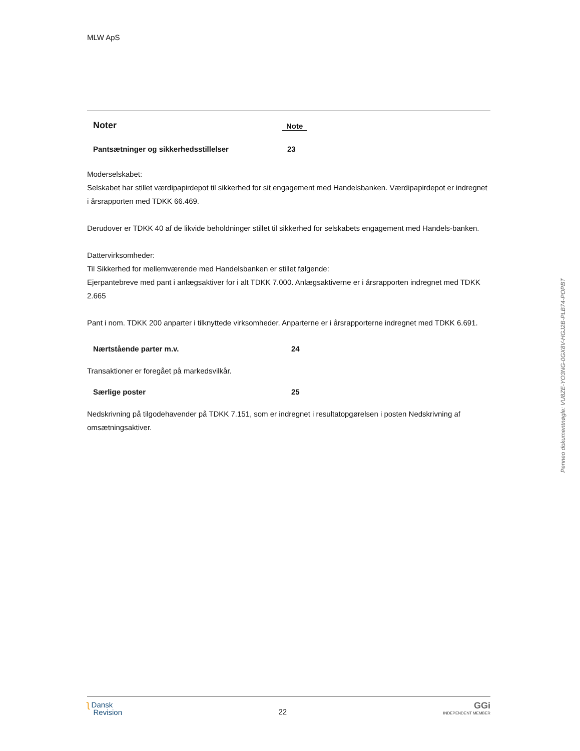MLW ApS
Noter
Note
Pantsætninger og sikkerhedsstillelser
23
Moderselskabet:
Selskabet har stillet værdipapirdepot til sikkerhed for sit engagement med Handelsbanken. Værdipapirdepot er indregnet i årsrapporten med TDKK 66.469.
Derudover er TDKK 40 af de likvide beholdninger stillet til sikkerhed for selskabets engagement med Handels-banken.
Dattervirksomheder:
Til Sikkerhed for mellemværende med Handelsbanken er stillet følgende:
Ejerpantebreve med pant i anlægsaktiver for i alt TDKK 7.000. Anlægsaktiverne er i årsrapporten indregnet med TDKK 2.665
Pant i nom. TDKK 200 anparter i tilknyttede virksomheder. Anparterne er i årsrapporterne indregnet med TDKK 6.691.
Nærtstående parter m.v.
24
Transaktioner er foregået på markedsvilkår.
Særlige poster
25
Nedskrivning på tilgodehavender på TDKK 7.151, som er indregnet i resultatopgørelsen i posten Nedskrivning af omsætningsaktiver.
Penneo dokumentnøgle: VU8ZE-YO3NG-0GX8V-HGJ2B-PLB74-POPBT
ʅ Dansk
Revision
22
GGi
INDEPENDENT MEMBER